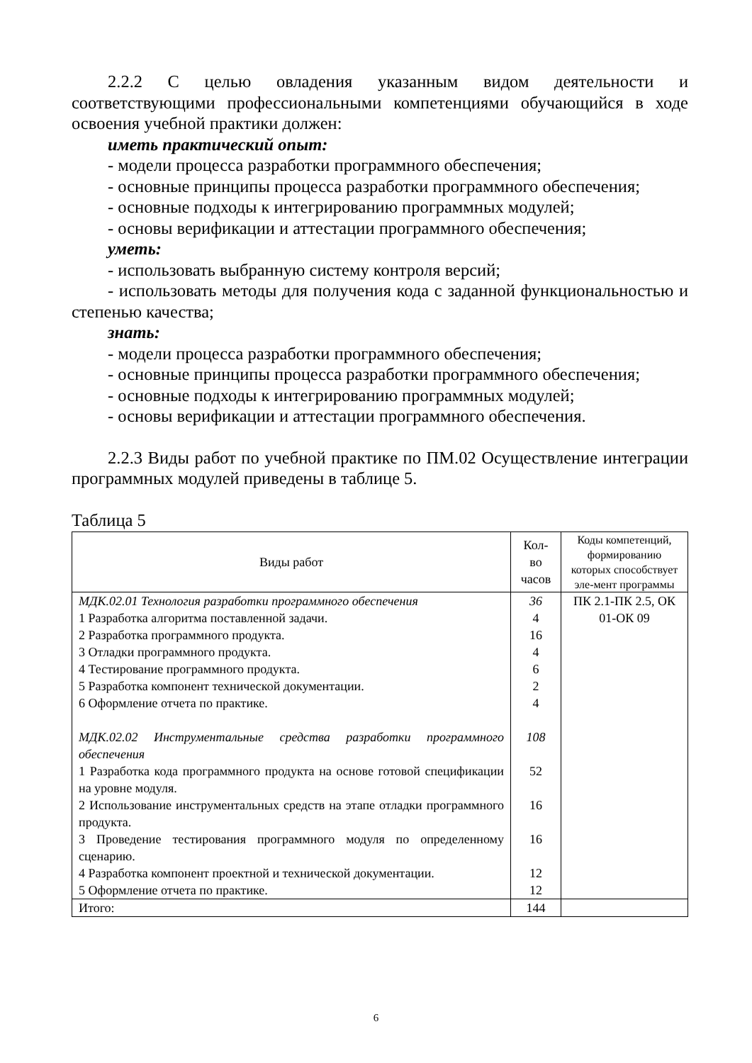2.2.2 С целью овладения указанным видом деятельности и соответствующими профессиональными компетенциями обучающийся в ходе освоения учебной практики должен:
иметь практический опыт:
- модели процесса разработки программного обеспечения;
- основные принципы процесса разработки программного обеспечения;
- основные подходы к интегрированию программных модулей;
- основы верификации и аттестации программного обеспечения;
уметь:
- использовать выбранную систему контроля версий;
- использовать методы для получения кода с заданной функциональностью и степенью качества;
знать:
- модели процесса разработки программного обеспечения;
- основные принципы процесса разработки программного обеспечения;
- основные подходы к интегрированию программных модулей;
- основы верификации и аттестации программного обеспечения.
2.2.3 Виды работ по учебной практике по ПМ.02 Осуществление интеграции программных модулей приведены в таблице 5.
Таблица 5
| Виды работ | Кол-во часов | Коды компетенций, формированию которых способствует эле-мент программы |
| --- | --- | --- |
| МДК.02.01 Технология разработки программного обеспечения 1 Разработка алгоритма поставленной задачи. 2 Разработка программного продукта. 3 Отладки программного продукта. 4 Тестирование программного продукта. 5 Разработка компонент технической документации. 6 Оформление отчета по практике. МДК.02.02 Инструментальные средства разработки программного обеспечения 1 Разработка кода программного продукта на основе готовой спецификации на уровне модуля. 2 Использование инструментальных средств на этапе отладки программного продукта. 3 Проведение тестирования программного модуля по определенному сценарию. 4 Разработка компонент проектной и технической документации. 5 Оформление отчета по практике. | 36 4 16 4 6 2 4 108 52 16 16 12 12 | ПК 2.1-ПК 2.5, ОК 01-ОК 09 |
| Итого: | 144 | |
6